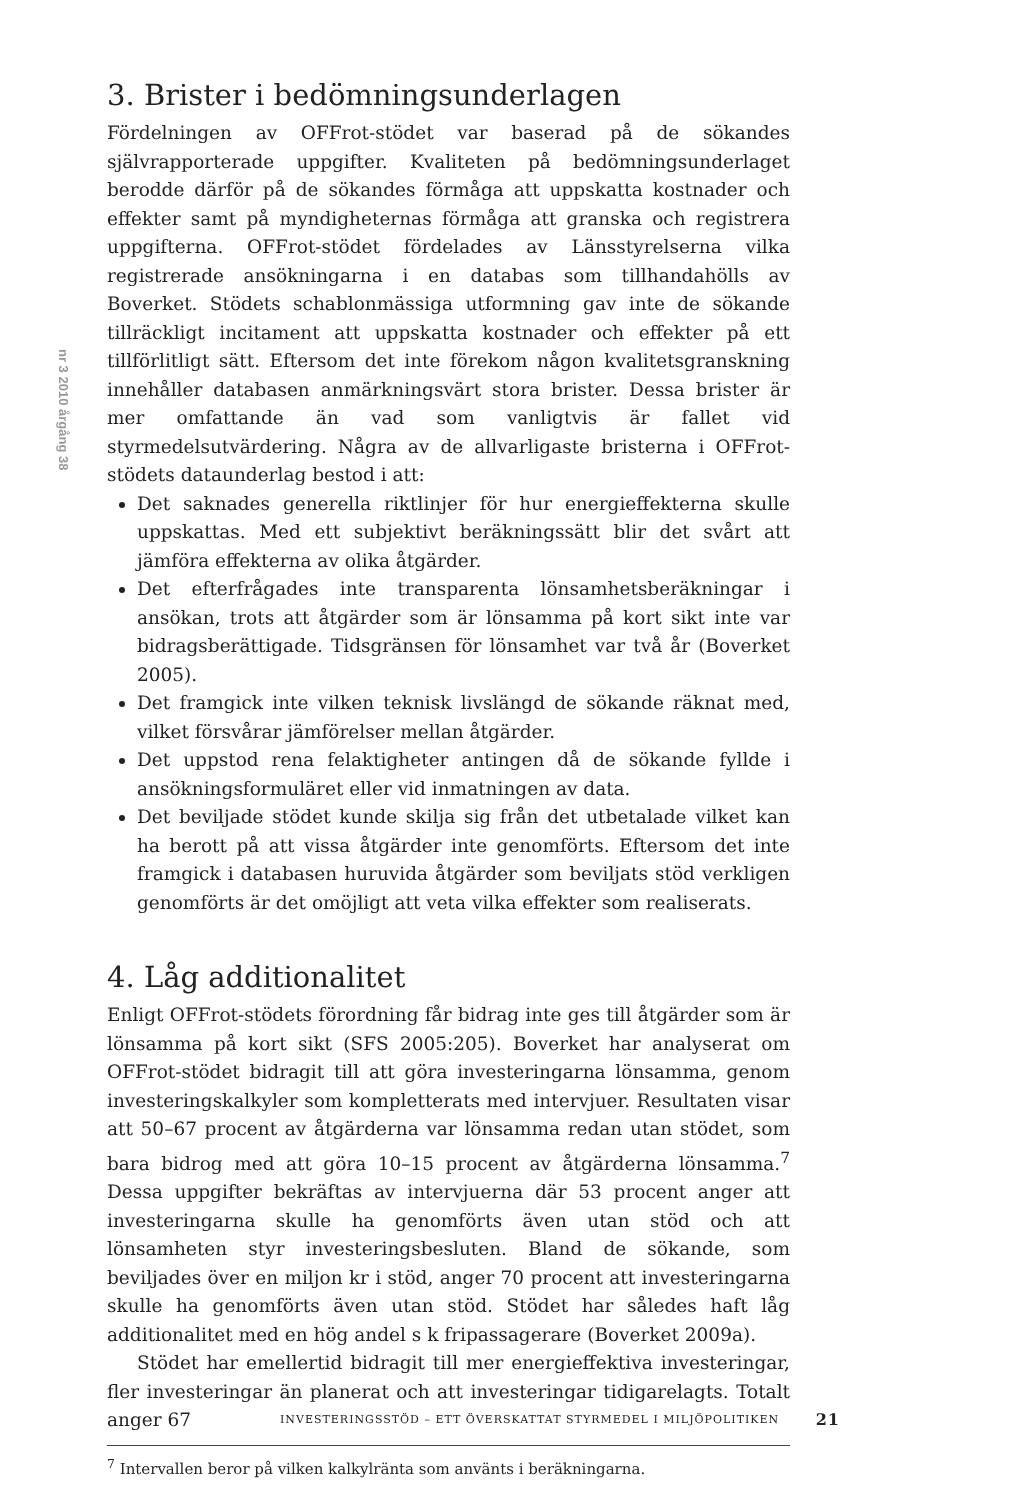nr 3 2010 årgång 38
3. Brister i bedömningsunderlagen
Fördelningen av OFFrot-stödet var baserad på de sökandes självrapporterade uppgifter. Kvaliteten på bedömningsunderlaget berodde därför på de sökandes förmåga att uppskatta kostnader och effekter samt på myndigheternas förmåga att granska och registrera uppgifterna. OFFrot-stödet fördelades av Länsstyrelserna vilka registrerade ansökningarna i en databas som tillhandahölls av Boverket. Stödets schablonmässiga utformning gav inte de sökande tillräckligt incitament att uppskatta kostnader och effekter på ett tillförlitligt sätt. Eftersom det inte förekom någon kvalitetsgranskning innehåller databasen anmärkningsvärt stora brister. Dessa brister är mer omfattande än vad som vanligtvis är fallet vid styrmedelsutvärdering. Några av de allvarligaste bristerna i OFFrot-stödets dataunderlag bestod i att:
Det saknades generella riktlinjer för hur energieffekterna skulle uppskattas. Med ett subjektivt beräkningssätt blir det svårt att jämföra effekterna av olika åtgärder.
Det efterfrågades inte transparenta lönsamhetsberäkningar i ansökan, trots att åtgärder som är lönsamma på kort sikt inte var bidragsberättigade. Tidsgränsen för lönsamhet var två år (Boverket 2005).
Det framgick inte vilken teknisk livslängd de sökande räknat med, vilket försvårar jämförelser mellan åtgärder.
Det uppstod rena felaktigheter antingen då de sökande fyllde i ansökningsformuläret eller vid inmatningen av data.
Det beviljade stödet kunde skilja sig från det utbetalade vilket kan ha berott på att vissa åtgärder inte genomförts. Eftersom det inte framgick i databasen huruvida åtgärder som beviljats stöd verkligen genomförts är det omöjligt att veta vilka effekter som realiserats.
4. Låg additionalitet
Enligt OFFrot-stödets förordning får bidrag inte ges till åtgärder som är lönsamma på kort sikt (SFS 2005:205). Boverket har analyserat om OFFrot-stödet bidragit till att göra investeringarna lönsamma, genom investeringskalkyler som kompletterats med intervjuer. Resultaten visar att 50–67 procent av åtgärderna var lönsamma redan utan stödet, som bara bidrog med att göra 10–15 procent av åtgärderna lönsamma.<sup>7</sup> Dessa uppgifter bekräftas av intervjuerna där 53 procent anger att investeringarna skulle ha genomförts även utan stöd och att lönsamheten styr investeringsbesluten. Bland de sökande, som beviljades över en miljon kr i stöd, anger 70 procent att investeringarna skulle ha genomförts även utan stöd. Stödet har således haft låg additionalitet med en hög andel s k fripassagerare (Boverket 2009a).
Stödet har emellertid bidragit till mer energieffektiva investeringar, fler investeringar än planerat och att investeringar tidigarelagts. Totalt anger 67
<sup>7</sup> Intervallen beror på vilken kalkylränta som använts i beräkningarna.
INVESTERINGSSTÖD – ETT ÖVERSKATTAT STYRMEDEL I MILJÖPOLITIKEN 21